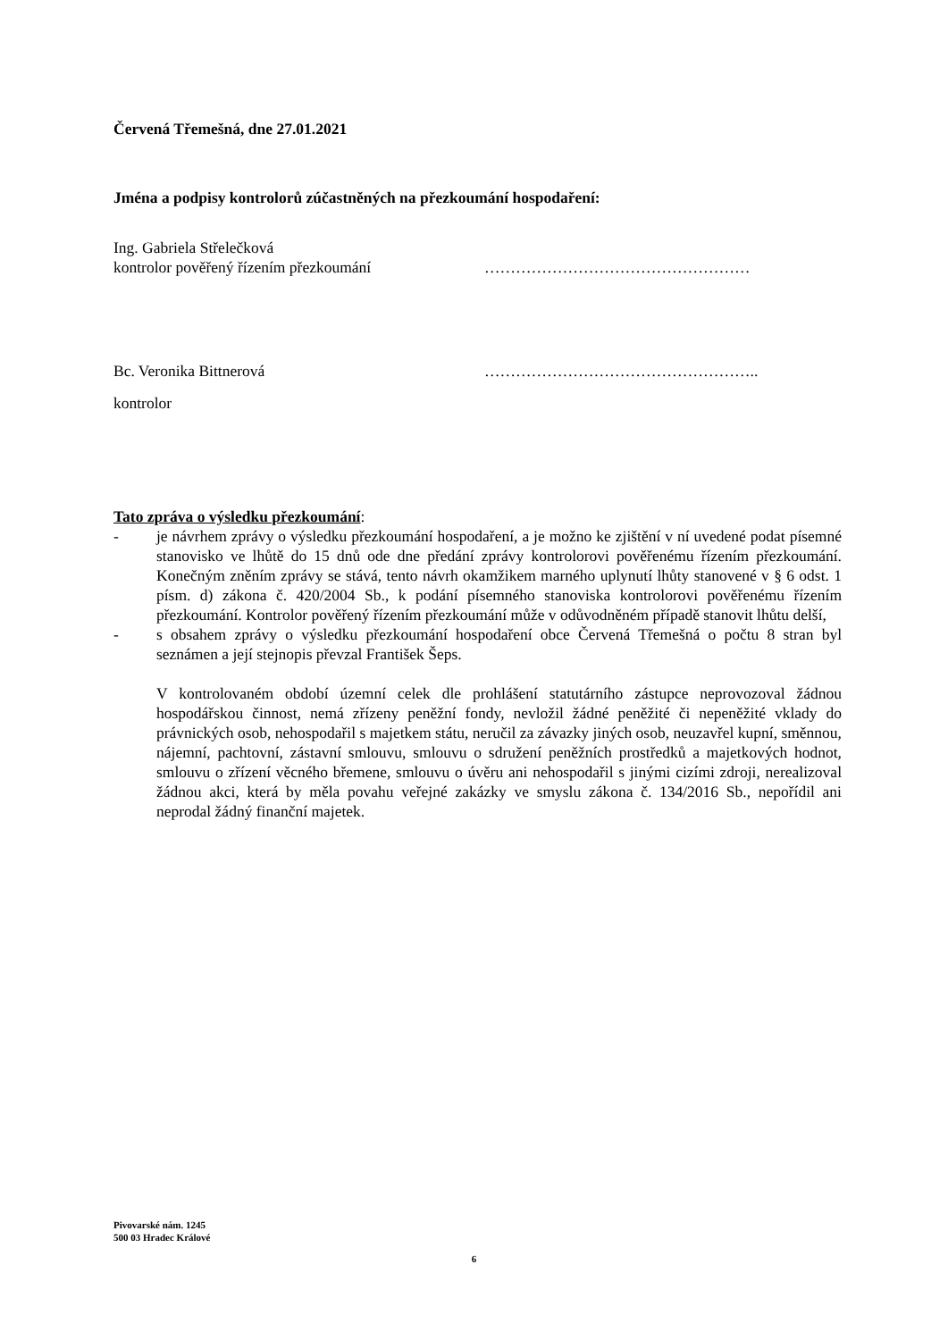Červená Třemešná, dne 27.01.2021
Jména a podpisy kontrolorů zúčastněných na přezkoumání hospodaření:
Ing. Gabriela Střelečková
kontrolor pověřený řízením přezkoumání ……………………………………………
Bc. Veronika Bittnerová ……………………………………………..
kontrolor
Tato zpráva o výsledku přezkoumání:
- je návrhem zprávy o výsledku přezkoumání hospodaření, a je možno ke zjištění v ní uvedené podat písemné stanovisko ve lhůtě do 15 dnů ode dne předání zprávy kontrolorovi pověřenému řízením přezkoumání. Konečným zněním zprávy se stává, tento návrh okamžikem marného uplynutí lhůty stanovené v § 6 odst. 1 písm. d) zákona č. 420/2004 Sb., k podání písemného stanoviska kontrolorovi pověřenému řízením přezkoumání. Kontrolor pověřený řízením přezkoumání může v odůvodněném případě stanovit lhůtu delší,
- s obsahem zprávy o výsledku přezkoumání hospodaření obce Červená Třemešná o počtu 8 stran byl seznámen a její stejnopis převzal František Šeps.
V kontrolovaném období územní celek dle prohlášení statutárního zástupce neprovozoval žádnou hospodářskou činnost, nemá zřízeny peněžní fondy, nevložil žádné peněžité či nepeněžité vklady do právnických osob, nehospodařil s majetkem státu, neručil za závazky jiných osob, neuzavřel kupní, směnnou, nájemní, pachtovní, zástavní smlouvu, smlouvu o sdružení peněžních prostředků a majetkových hodnot, smlouvu o zřízení věcného břemene, smlouvu o úvěru ani nehospodařil s jinými cizími zdroji, nerealizoval žádnou akci, která by měla povahu veřejné zakázky ve smyslu zákona č. 134/2016 Sb., nepořídil ani neprodal žádný finanční majetek.
Pivovarské nám. 1245
500 03 Hradec Králové
6